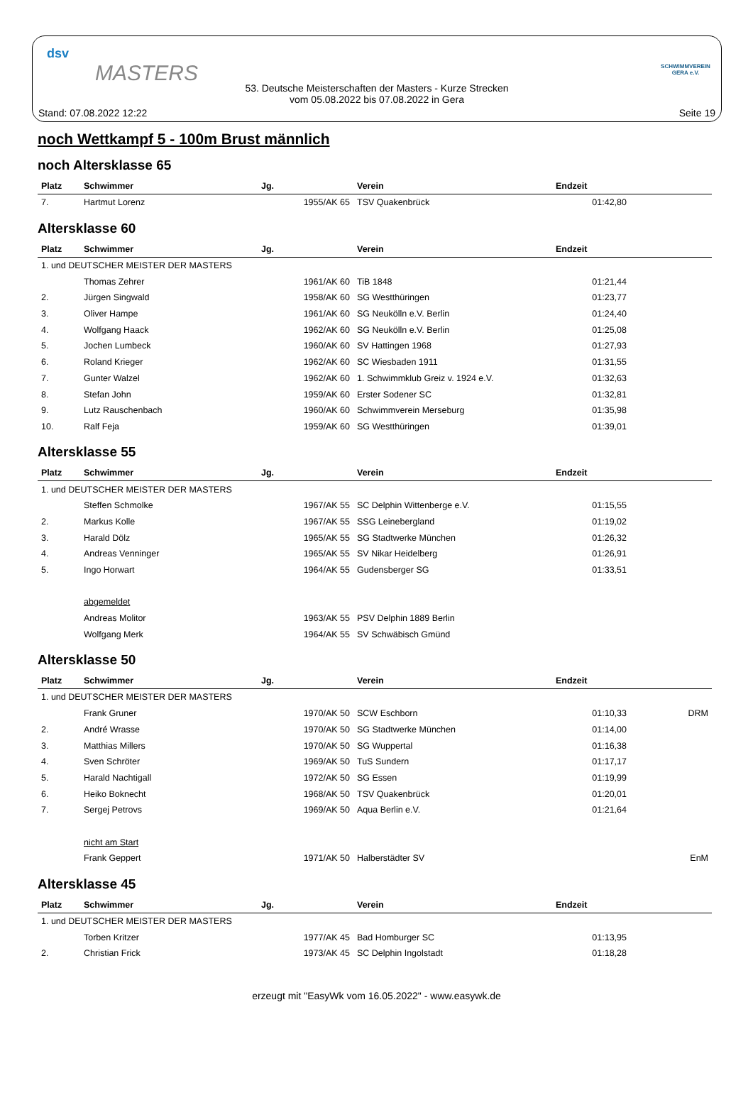dsv
MASTERS
53. Deutsche Meisterschaften der Masters - Kurze Strecken
vom 05.08.2022 bis 07.08.2022 in Gera
SCHWIMMVEREIN GERA e.V.
Stand: 07.08.2022 12:22 Seite 19
noch Wettkampf 5 - 100m Brust männlich
noch Altersklasse 65
| Platz | Schwimmer | Jg. | Verein | Endzeit | |
| --- | --- | --- | --- | --- | --- |
| 7. | Hartmut Lorenz | 1955/AK 65 | TSV Quakenbrück | 01:42,80 | |
Altersklasse 60
| Platz | Schwimmer | Jg. | Verein | Endzeit | |
| --- | --- | --- | --- | --- | --- |
| 1. und DEUTSCHER MEISTER DER MASTERS | | | | | |
| | Thomas Zehrer | 1961/AK 60 | TiB 1848 | 01:21,44 | |
| 2. | Jürgen Singwald | 1958/AK 60 | SG Westthüringen | 01:23,77 | |
| 3. | Oliver Hampe | 1961/AK 60 | SG Neukölln e.V. Berlin | 01:24,40 | |
| 4. | Wolfgang Haack | 1962/AK 60 | SG Neukölln e.V. Berlin | 01:25,08 | |
| 5. | Jochen Lumbeck | 1960/AK 60 | SV Hattingen 1968 | 01:27,93 | |
| 6. | Roland Krieger | 1962/AK 60 | SC Wiesbaden 1911 | 01:31,55 | |
| 7. | Gunter Walzel | 1962/AK 60 | 1. Schwimmklub Greiz v. 1924 e.V. | 01:32,63 | |
| 8. | Stefan John | 1959/AK 60 | Erster Sodener SC | 01:32,81 | |
| 9. | Lutz Rauschenbach | 1960/AK 60 | Schwimmverein Merseburg | 01:35,98 | |
| 10. | Ralf Feja | 1959/AK 60 | SG Westthüringen | 01:39,01 | |
Altersklasse 55
| Platz | Schwimmer | Jg. | Verein | Endzeit | |
| --- | --- | --- | --- | --- | --- |
| 1. und DEUTSCHER MEISTER DER MASTERS | | | | | |
| | Steffen Schmolke | 1967/AK 55 | SC Delphin Wittenberge e.V. | 01:15,55 | |
| 2. | Markus Kolle | 1967/AK 55 | SSG Leinebergland | 01:19,02 | |
| 3. | Harald Dölz | 1965/AK 55 | SG Stadtwerke München | 01:26,32 | |
| 4. | Andreas Venninger | 1965/AK 55 | SV Nikar Heidelberg | 01:26,91 | |
| 5. | Ingo Horwart | 1964/AK 55 | Gudensberger SG | 01:33,51 | |
| | abgemeldet | | | | |
| | Andreas Molitor | 1963/AK 55 | PSV Delphin 1889 Berlin | | |
| | Wolfgang Merk | 1964/AK 55 | SV Schwäbisch Gmünd | | |
Altersklasse 50
| Platz | Schwimmer | Jg. | Verein | Endzeit | |
| --- | --- | --- | --- | --- | --- |
| 1. und DEUTSCHER MEISTER DER MASTERS | | | | | |
| | Frank Gruner | 1970/AK 50 | SCW Eschborn | 01:10,33 | DRM |
| 2. | André Wrasse | 1970/AK 50 | SG Stadtwerke München | 01:14,00 | |
| 3. | Matthias Millers | 1970/AK 50 | SG Wuppertal | 01:16,38 | |
| 4. | Sven Schröter | 1969/AK 50 | TuS Sundern | 01:17,17 | |
| 5. | Harald Nachtigall | 1972/AK 50 | SG Essen | 01:19,99 | |
| 6. | Heiko Boknecht | 1968/AK 50 | TSV Quakenbrück | 01:20,01 | |
| 7. | Sergej Petrovs | 1969/AK 50 | Aqua Berlin e.V. | 01:21,64 | |
| | nicht am Start | | | | |
| | Frank Geppert | 1971/AK 50 | Halberstädter SV | | EnM |
Altersklasse 45
| Platz | Schwimmer | Jg. | Verein | Endzeit | |
| --- | --- | --- | --- | --- | --- |
| 1. und DEUTSCHER MEISTER DER MASTERS | | | | | |
| | Torben Kritzer | 1977/AK 45 | Bad Homburger SC | 01:13,95 | |
| 2. | Christian Frick | 1973/AK 45 | SC Delphin Ingolstadt | 01:18,28 | |
erzeugt mit "EasyWk vom 16.05.2022" - www.easywk.de